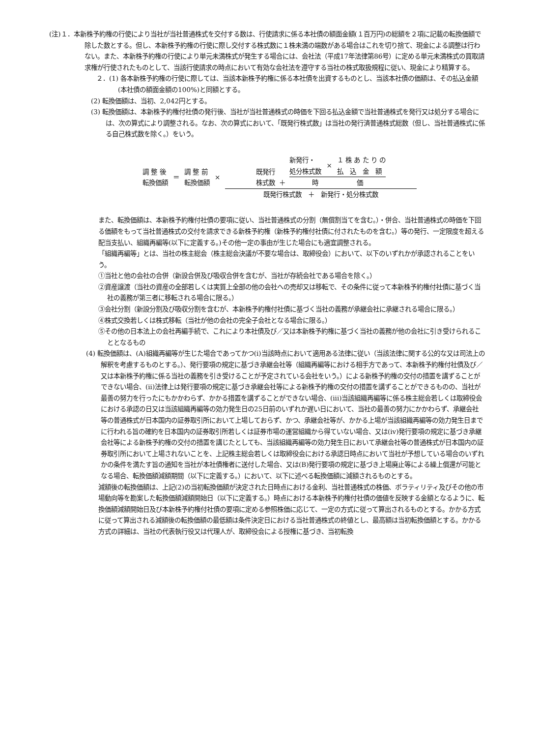(注)１．本新株予約権の行使により当社が当社普通株式を交付する数は、行使請求に係る本社債の額面金額(１百万円)の総額を２項に記載の転換価額で除した数とする。但し、本新株予約権の行使に際し交付する株式数に１株未満の端数がある場合はこれを切り捨て、現金による調整は行わない。また、本新株予約権の行使により単元未満株式が発生する場合には、会社法（平成17年法律第86号）に定める単元未満株式の買取請求権が行使されたものとして、当該行使請求の時点において有効な会社法を遵守する当社の株式取扱規程に従い、現金により精算する。
２．(1) 各本新株予約権の行使に際しては、当該本新株予約権に係る本社債を出資するものとし、当該本社債の価額は、その払込金額(本社債の額面金額の100%)と同額とする。
(2) 転換価額は、当初、2,042円とする。
(3) 転換価額は、本新株予約権付社債の発行後、当社が当社普通株式の時価を下回る払込金額で当社普通株式を発行又は処分する場合には、次の算式により調整される。なお、次の算式において、「既発行株式数」は当社の発行済普通株式総数（但し、当社普通株式に係る自己株式数を除く。）をいう。
調 整 後
転換価額 ＝ 調 整 前
転換価額 ×
既発行
株式数 ＋
新発行・
処分株式数 × １ 株 あ た り の
払　込　金　額
時　　　　　　価
既発行株式数　＋　新発行・処分株式数
また、転換価額は、本新株予約権付社債の要項に従い、当社普通株式の分割（無償割当てを含む。）・併合、当社普通株式の時価を下回る価額をもって当社普通株式の交付を請求できる新株予約権（新株予約権付社債に付されたものを含む。）等の発行、一定限度を超える配当支払い、組織再編等(以下に定義する。)その他一定の事由が生じた場合にも適宜調整される。
「組織再編等」とは、当社の株主総会（株主総会決議が不要な場合は、取締役会）において、以下のいずれかが承認されることをいう。
①当社と他の会社の合併（新設合併及び吸収合併を含むが、当社が存続会社である場合を除く。）
②資産譲渡（当社の資産の全部若しくは実質上全部の他の会社への売却又は移転で、その条件に従って本新株予約権付社債に基づく当社の義務が第三者に移転される場合に限る。）
③会社分割（新設分割及び吸収分割を含むが、本新株予約権付社債に基づく当社の義務が承継会社に承継される場合に限る。）
④株式交換若しくは株式移転（当社が他の会社の完全子会社となる場合に限る。）
⑤その他の日本法上の会社再編手続で、これにより本社債及び／又は本新株予約権に基づく当社の義務が他の会社に引き受けられることとなるもの
(4) 転換価額は、(A)組織再編等が生じた場合であってかつ(i)当該時点において適用ある法律に従い（当該法律に関する公的な又は司法上の解釈を考慮するものとする。）、発行要項の規定に基づき承継会社等（組織再編等における相手方であって、本新株予約権付社債及び／又は本新株予約権に係る当社の義務を引き受けることが予定されている会社をいう。）による新株予約権の交付の措置を講ずることができない場合、(ii)法律上は発行要項の規定に基づき承継会社等による新株予約権の交付の措置を講ずることができるものの、当社が最善の努力を行ったにもかかわらず、かかる措置を講ずることができない場合、(iii)当該組織再編等に係る株主総会若しくは取締役会における承認の日又は当該組織再編等の効力発生日の25日前のいずれか遅い日において、当社の最善の努力にかかわらず、承継会社等の普通株式が日本国内の証券取引所において上場しておらず、かつ、承継会社等が、かかる上場が当該組織再編等の効力発生日までに行われる旨の確約を日本国内の証券取引所若しくは証券市場の運営組織から得ていない場合、又は(iv)発行要項の規定に基づき承継会社等による新株予約権の交付の措置を講じたとしても、当該組織再編等の効力発生日において承継会社等の普通株式が日本国内の証券取引所において上場されないことを、上記株主総会若しくは取締役会における承認日時点において当社が予想している場合のいずれかの条件を満たす旨の通知を当社が本社債権者に送付した場合、又は(B)発行要項の規定に基づき上場廃止等による繰上償還が可能となる場合、転換価額減額期間（以下に定義する。）において、以下に述べる転換価額に減額されるものとする。
減額後の転換価額は、上記(2)の当初転換価額が決定された日時点における金利、当社普通株式の株価、ボラティリティ及びその他の市場動向等を勘案した転換価額減額開始日（以下に定義する。）時点における本新株予約権付社債の価値を反映する金額となるように、転換価額減額開始日及び本新株予約権付社債の要項に定める参照株価に応じて、一定の方式に従って算出されるものとする。かかる方式に従って算出される減額後の転換価額の最低額は条件決定日における当社普通株式の終値とし、最高額は当初転換価額とする。かかる方式の詳細は、当社の代表執行役又は代理人が、取締役会による授権に基づき、当初転換